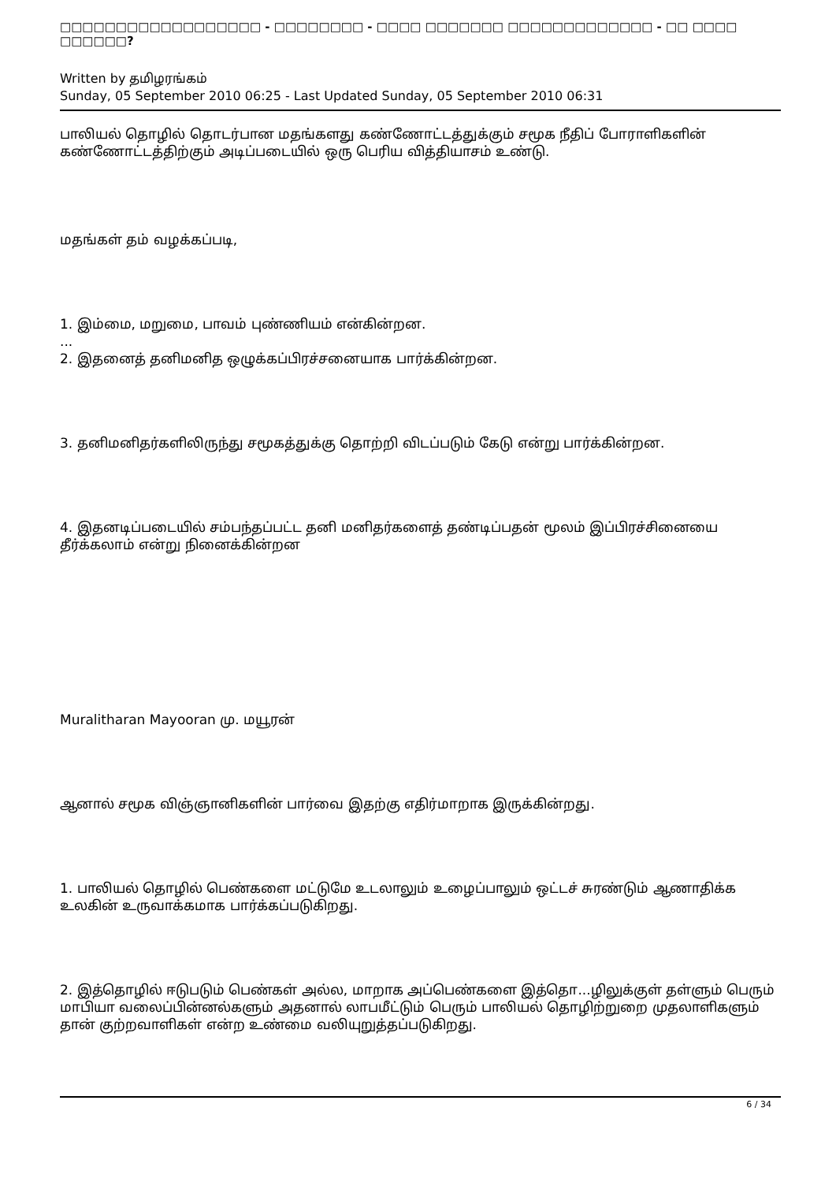□□□□□□□□□□□□□□□□□□ - □□□□□□□□ - □□□□ □□□□□□□ □□□□□□□□□□□□□ - □□ □□□□ □□□□□□?
Written by தமிழரங்கம்
Sunday, 05 September 2010 06:25 - Last Updated Sunday, 05 September 2010 06:31
பாலியல் தொழில் தொடர்பான மதங்களது கண்ணோட்டத்துக்கும் சமூக நீதிப் போராளிகளின் கண்ணோட்டத்திற்கும் அடிப்படையில் ஒரு பெரிய வித்தியாசம் உண்டு.
மதங்கள் தம் வழக்கப்படி,
1. இம்மை, மறுமை, பாவம் புண்ணியம் என்கின்றன.
...
2. இதனைத் தனிமனித ஒழுக்கப்பிரச்சனையாக பார்க்கின்றன.
3. தனிமனிதர்களிலிருந்து சமூகத்துக்கு தொற்றி விடப்படும் கேடு என்று பார்க்கின்றன.
4. இதனடிப்படையில் சம்பந்தப்பட்ட தனி மனிதர்களைத் தண்டிப்பதன் மூலம் இப்பிரச்சினையை தீர்க்கலாம் என்று நினைக்கின்றன
Muralitharan Mayooran மு. மயூரன்
ஆனால் சமூக விஞ்ஞானிகளின் பார்வை இதற்கு எதிர்மாறாக இருக்கின்றது.
1. பாலியல் தொழில் பெண்களை மட்டுமே உடலாலும் உழைப்பாலும் ஒட்டச் சுரண்டும் ஆணாதிக்க உலகின் உருவாக்கமாக பார்க்கப்படுகிறது.
2. இத்தொழில் ஈடுபடும் பெண்கள் அல்ல, மாறாக அப்பெண்களை இத்தொ...ழிலுக்குள் தள்ளும் பெரும் மாபியா வலைப்பின்னல்களும் அதனால் லாபமீட்டும் பெரும் பாலியல் தொழிற்றுறை முதலாளிகளும் தான் குற்றவாளிகள் என்ற உண்மை வலியுறுத்தப்படுகிறது.
6 / 34